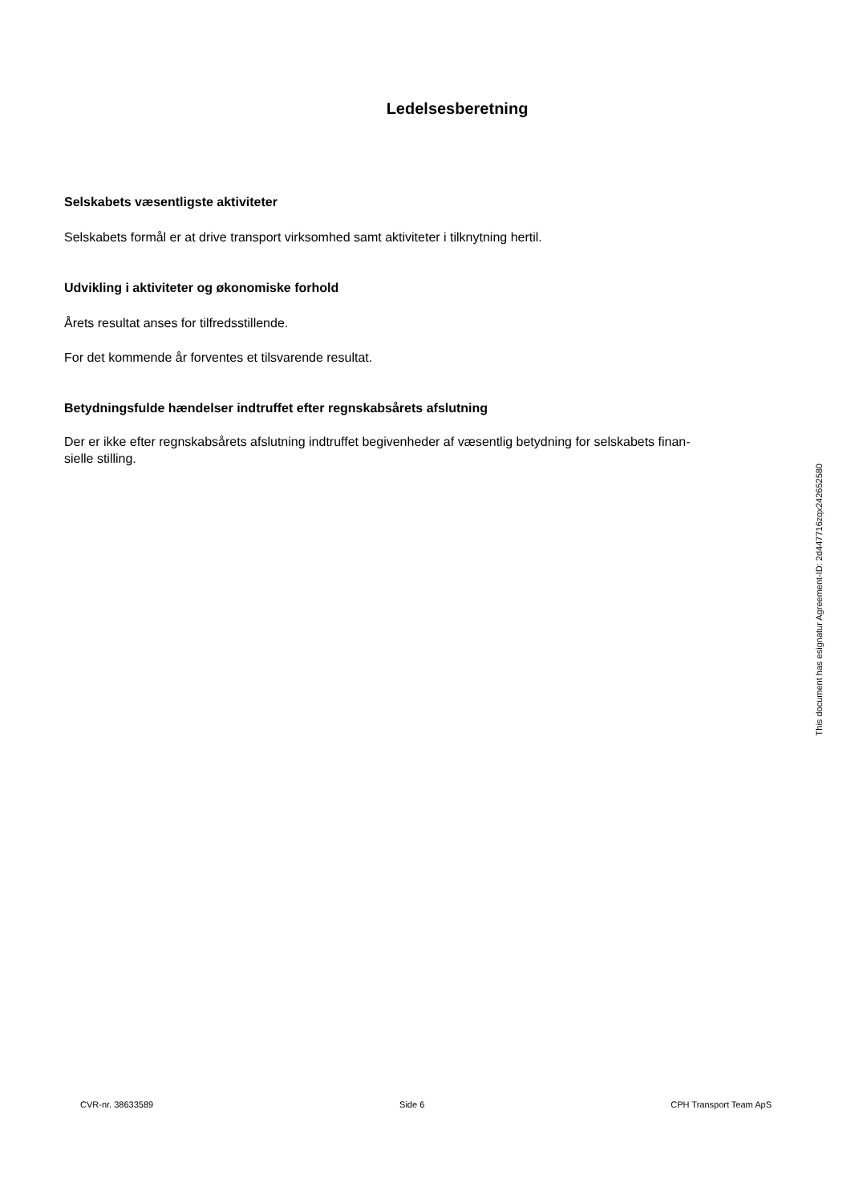Ledelsesberetning
Selskabets væsentligste aktiviteter
Selskabets formål er at drive transport virksomhed samt aktiviteter i tilknytning hertil.
Udvikling i aktiviteter og økonomiske forhold
Årets resultat anses for tilfredsstillende.
For det kommende år forventes et tilsvarende resultat.
Betydningsfulde hændelser indtruffet efter regnskabsårets afslutning
Der er ikke efter regnskabsårets afslutning indtruffet begivenheder af væsentlig betydning for selskabets finan-
sielle stilling.
This document has esignatur Agreement-ID: 2d447716zqx242652580
CVR-nr. 38633589 Side 6 CPH Transport Team ApS